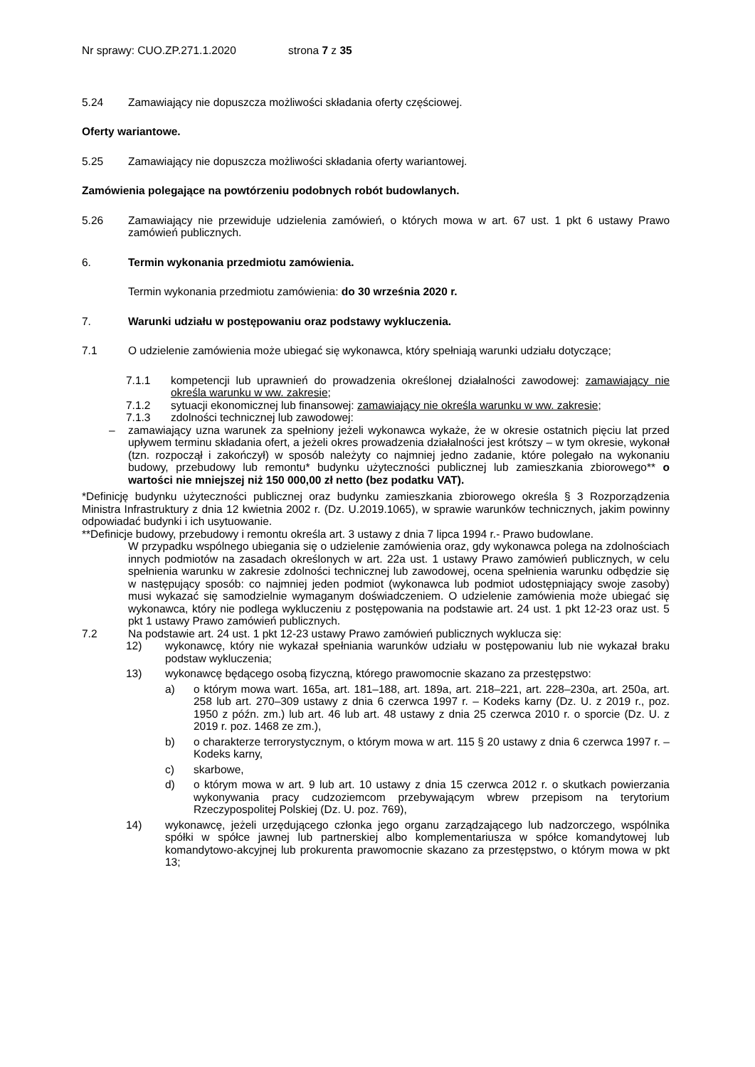Nr sprawy: CUO.ZP.271.1.2020 strona 7 z 35
5.24 Zamawiający nie dopuszcza możliwości składania oferty częściowej.
Oferty wariantowe.
5.25 Zamawiający nie dopuszcza możliwości składania oferty wariantowej.
Zamówienia polegające na powtórzeniu podobnych robót budowlanych.
5.26 Zamawiający nie przewiduje udzielenia zamówień, o których mowa w art. 67 ust. 1 pkt 6 ustawy Prawo zamówień publicznych.
6. Termin wykonania przedmiotu zamówienia.
Termin wykonania przedmiotu zamówienia: do 30 września 2020 r.
7. Warunki udziału w postępowaniu oraz podstawy wykluczenia.
7.1 O udzielenie zamówienia może ubiegać się wykonawca, który spełniają warunki udziału dotyczące;
7.1.1 kompetencji lub uprawnień do prowadzenia określonej działalności zawodowej: zamawiający nie określa warunku w ww. zakresie;
7.1.2 sytuacji ekonomicznej lub finansowej: zamawiający nie określa warunku w ww. zakresie;
7.1.3 zdolności technicznej lub zawodowej:
– zamawiający uzna warunek za spełniony jeżeli wykonawca wykaże, że w okresie ostatnich pięciu lat przed upływem terminu składania ofert, a jeżeli okres prowadzenia działalności jest krótszy – w tym okresie, wykonał (tzn. rozpoczął i zakończył) w sposób należyty co najmniej jedno zadanie, które polegało na wykonaniu budowy, przebudowy lub remontu* budynku użyteczności publicznej lub zamieszkania zbiorowego** o wartości nie mniejszej niż 150 000,00 zł netto (bez podatku VAT).
*Definicję budynku użyteczności publicznej oraz budynku zamieszkania zbiorowego określa § 3 Rozporządzenia Ministra Infrastruktury z dnia 12 kwietnia 2002 r. (Dz. U.2019.1065), w sprawie warunków technicznych, jakim powinny odpowiadać budynki i ich usytuowanie.
**Definicje budowy, przebudowy i remontu określa art. 3 ustawy z dnia 7 lipca 1994 r.- Prawo budowlane.
W przypadku wspólnego ubiegania się o udzielenie zamówienia oraz, gdy wykonawca polega na zdolnościach innych podmiotów na zasadach określonych w art. 22a ust. 1 ustawy Prawo zamówień publicznych, w celu spełnienia warunku w zakresie zdolności technicznej lub zawodowej, ocena spełnienia warunku odbędzie się w następujący sposób: co najmniej jeden podmiot (wykonawca lub podmiot udostępniający swoje zasoby) musi wykazać się samodzielnie wymaganym doświadczeniem. O udzielenie zamówienia może ubiegać się wykonawca, który nie podlega wykluczeniu z postępowania na podstawie art. 24 ust. 1 pkt 12-23 oraz ust. 5 pkt 1 ustawy Prawo zamówień publicznych.
7.2 Na podstawie art. 24 ust. 1 pkt 12-23 ustawy Prawo zamówień publicznych wyklucza się:
12) wykonawcę, który nie wykazał spełniania warunków udziału w postępowaniu lub nie wykazał braku podstaw wykluczenia;
13) wykonawcę będącego osobą fizyczną, którego prawomocnie skazano za przestępstwo:
a) o którym mowa wart. 165a, art. 181–188, art. 189a, art. 218–221, art. 228–230a, art. 250a, art. 258 lub art. 270–309 ustawy z dnia 6 czerwca 1997 r. – Kodeks karny (Dz. U. z 2019 r., poz. 1950 z późn. zm.) lub art. 46 lub art. 48 ustawy z dnia 25 czerwca 2010 r. o sporcie (Dz. U. z 2019 r. poz. 1468 ze zm.),
b) o charakterze terrorystycznym, o którym mowa w art. 115 § 20 ustawy z dnia 6 czerwca 1997 r. – Kodeks karny,
c) skarbowe,
d) o którym mowa w art. 9 lub art. 10 ustawy z dnia 15 czerwca 2012 r. o skutkach powierzania wykonywania pracy cudzoziemcom przebywającym wbrew przepisom na terytorium Rzeczypospolitej Polskiej (Dz. U. poz. 769),
14) wykonawcę, jeżeli urzędującego członka jego organu zarządzającego lub nadzorczego, wspólnika spółki w spółce jawnej lub partnerskiej albo komplementariusza w spółce komandytowej lub komandytowo-akcyjnej lub prokurenta prawomocnie skazano za przestępstwo, o którym mowa w pkt 13;